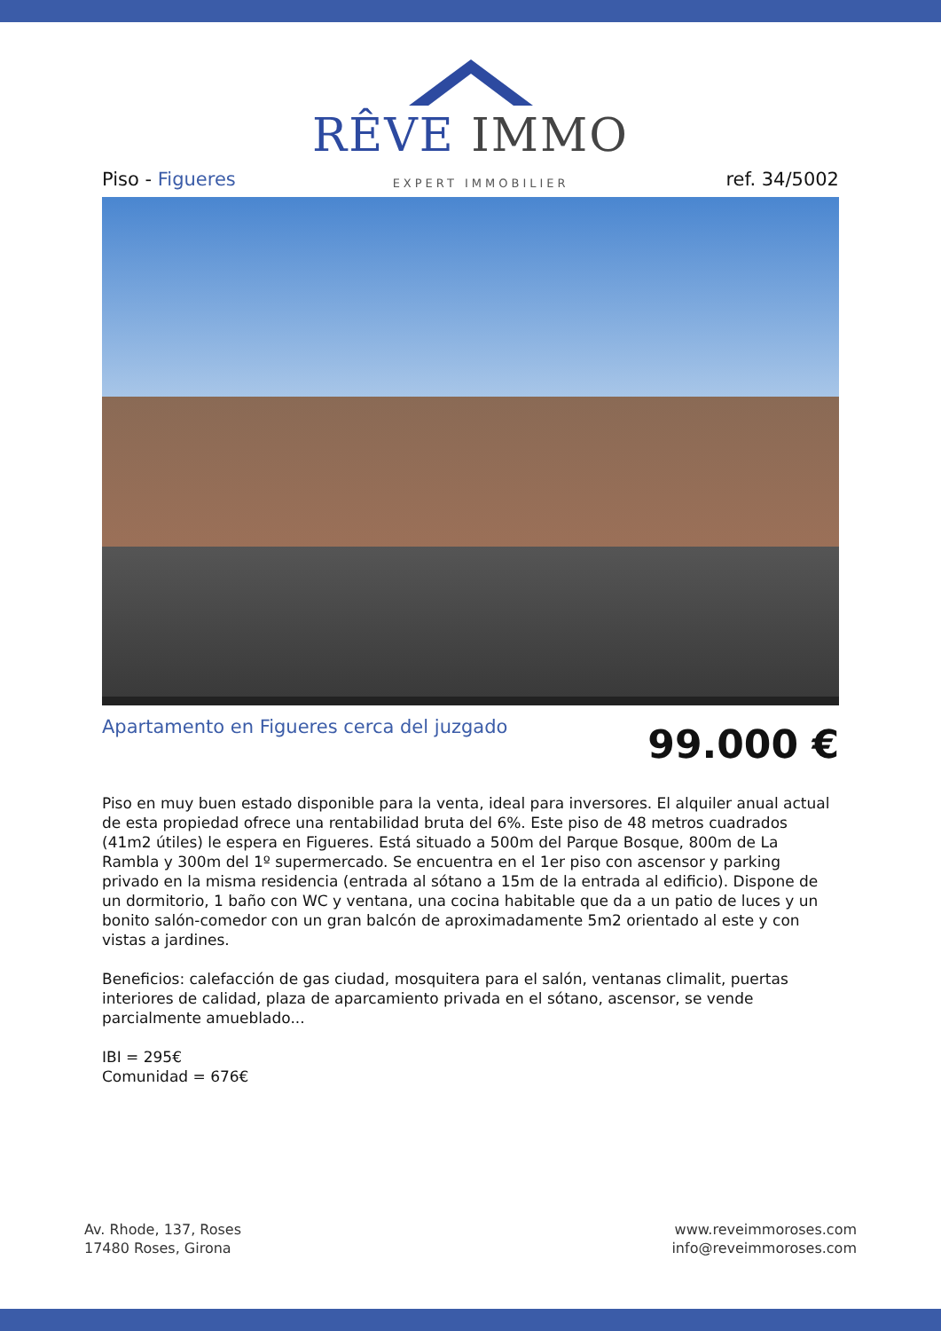RÊVE IMMO
Piso - Figueres
EXPERT IMMOBILIER
ref. 34/5002
Apartamento en Figueres cerca del juzgado
99.000 €
Piso en muy buen estado disponible para la venta, ideal para inversores. El alquiler anual actual de esta propiedad ofrece una rentabilidad bruta del 6%. Este piso de 48 metros cuadrados (41m2 útiles) le espera en Figueres. Está situado a 500m del Parque Bosque, 800m de La Rambla y 300m del 1º supermercado. Se encuentra en el 1er piso con ascensor y parking privado en la misma residencia (entrada al sótano a 15m de la entrada al edificio). Dispone de un dormitorio, 1 baño con WC y ventana, una cocina habitable que da a un patio de luces y un bonito salón-comedor con un gran balcón de aproximadamente 5m2 orientado al este y con vistas a jardines.
Beneficios: calefacción de gas ciudad, mosquitera para el salón, ventanas climalit, puertas interiores de calidad, plaza de aparcamiento privada en el sótano, ascensor, se vende parcialmente amueblado...
IBI = 295€
Comunidad = 676€
Av. Rhode, 137, Roses
17480 Roses, Girona
www.reveimmoroses.com
info@reveimmoroses.com